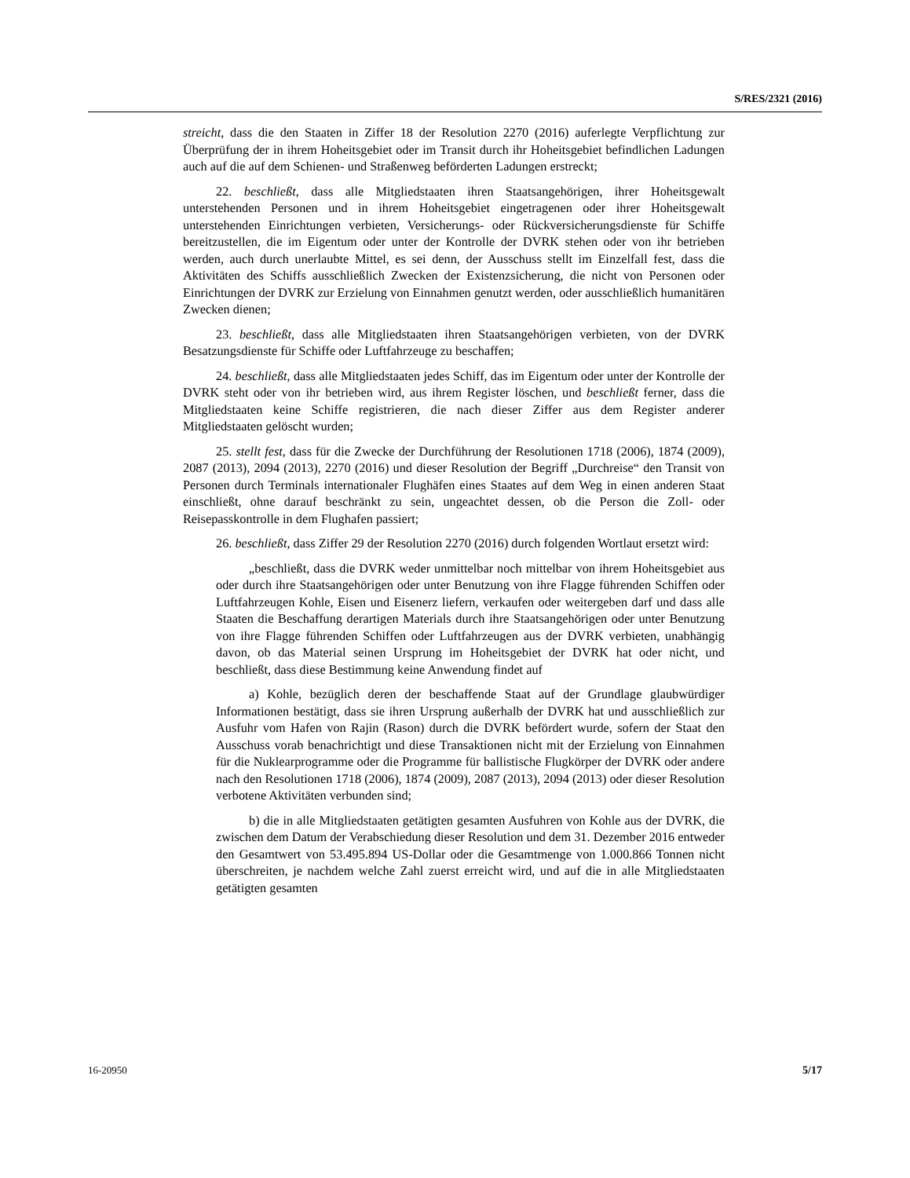S/RES/2321 (2016)
streicht, dass die den Staaten in Ziffer 18 der Resolution 2270 (2016) auferlegte Verpflichtung zur Überprüfung der in ihrem Hoheitsgebiet oder im Transit durch ihr Hoheitsgebiet befindlichen Ladungen auch auf die auf dem Schienen- und Straßenweg beförderten Ladungen erstreckt;
22. beschließt, dass alle Mitgliedstaaten ihren Staatsangehörigen, ihrer Hoheitsgewalt unterstehenden Personen und in ihrem Hoheitsgebiet eingetragenen oder ihrer Hoheitsgewalt unterstehenden Einrichtungen verbieten, Versicherungs- oder Rückversicherungsdienste für Schiffe bereitzustellen, die im Eigentum oder unter der Kontrolle der DVRK stehen oder von ihr betrieben werden, auch durch unerlaubte Mittel, es sei denn, der Ausschuss stellt im Einzelfall fest, dass die Aktivitäten des Schiffs ausschließlich Zwecken der Existenzsicherung, die nicht von Personen oder Einrichtungen der DVRK zur Erzielung von Einnahmen genutzt werden, oder ausschließlich humanitären Zwecken dienen;
23. beschließt, dass alle Mitgliedstaaten ihren Staatsangehörigen verbieten, von der DVRK Besatzungsdienste für Schiffe oder Luftfahrzeuge zu beschaffen;
24. beschließt, dass alle Mitgliedstaaten jedes Schiff, das im Eigentum oder unter der Kontrolle der DVRK steht oder von ihr betrieben wird, aus ihrem Register löschen, und beschließt ferner, dass die Mitgliedstaaten keine Schiffe registrieren, die nach dieser Ziffer aus dem Register anderer Mitgliedstaaten gelöscht wurden;
25. stellt fest, dass für die Zwecke der Durchführung der Resolutionen 1718 (2006), 1874 (2009), 2087 (2013), 2094 (2013), 2270 (2016) und dieser Resolution der Begriff „Durchreise“ den Transit von Personen durch Terminals internationaler Flughäfen eines Staates auf dem Weg in einen anderen Staat einschließt, ohne darauf beschränkt zu sein, ungeachtet dessen, ob die Person die Zoll- oder Reisepasskontrolle in dem Flughafen passiert;
26. beschließt, dass Ziffer 29 der Resolution 2270 (2016) durch folgenden Wortlaut ersetzt wird:
„beschließt, dass die DVRK weder unmittelbar noch mittelbar von ihrem Hoheitsgebiet aus oder durch ihre Staatsangehörigen oder unter Benutzung von ihre Flagge führenden Schiffen oder Luftfahrzeugen Kohle, Eisen und Eisenerz liefern, verkaufen oder weitergeben darf und dass alle Staaten die Beschaffung derartigen Materials durch ihre Staatsangehörigen oder unter Benutzung von ihre Flagge führenden Schiffen oder Luftfahrzeugen aus der DVRK verbieten, unabhängig davon, ob das Material seinen Ursprung im Hoheitsgebiet der DVRK hat oder nicht, und beschließt, dass diese Bestimmung keine Anwendung findet auf
a) Kohle, bezüglich deren der beschaffende Staat auf der Grundlage glaubwürdiger Informationen bestätigt, dass sie ihren Ursprung außerhalb der DVRK hat und ausschließlich zur Ausfuhr vom Hafen von Rajin (Rason) durch die DVRK befördert wurde, sofern der Staat den Ausschuss vorab benachrichtigt und diese Transaktionen nicht mit der Erzielung von Einnahmen für die Nuklearprogramme oder die Programme für ballistische Flugkörper der DVRK oder andere nach den Resolutionen 1718 (2006), 1874 (2009), 2087 (2013), 2094 (2013) oder dieser Resolution verbotene Aktivitäten verbunden sind;
b) die in alle Mitgliedstaaten getätigten gesamten Ausfuhren von Kohle aus der DVRK, die zwischen dem Datum der Verabschiedung dieser Resolution und dem 31. Dezember 2016 entweder den Gesamtwert von 53.495.894 US-Dollar oder die Gesamtmenge von 1.000.866 Tonnen nicht überschreiten, je nachdem welche Zahl zuerst erreicht wird, und auf die in alle Mitgliedstaaten getätigten gesamten
16-20950 5/17